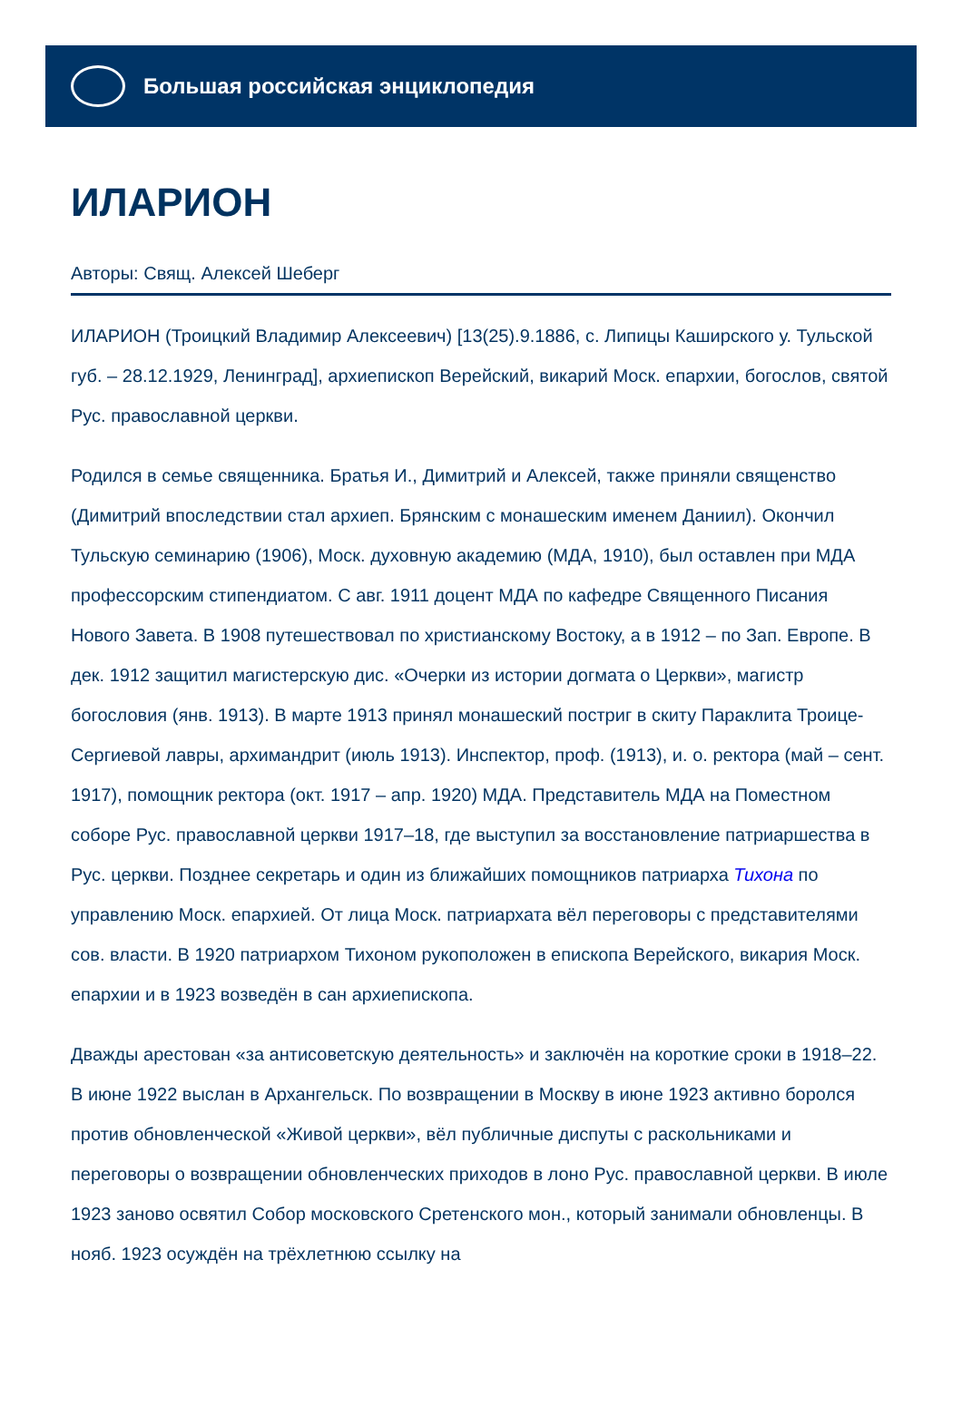Большая российская энциклопедия
ИЛАРИОН
Авторы: Свящ. Алексей Шеберг
ИЛАРИОН (Троицкий Владимир Алексеевич) [13(25).9.1886, с. Липицы Каширского у. Тульской губ. – 28.12.1929, Ленинград], архиепископ Верейский, викарий Моск. епархии, богослов, святой Рус. православной церкви.
Родился в семье священника. Братья И., Димитрий и Алексей, также приняли священство (Димитрий впоследствии стал архиеп. Брянским с монашеским именем Даниил). Окончил Тульскую семинарию (1906), Моск. духовную академию (МДА, 1910), был оставлен при МДА профессорским стипендиатом. С авг. 1911 доцент МДА по кафедре Священного Писания Нового Завета. В 1908 путешествовал по христианскому Востоку, а в 1912 – по Зап. Европе. В дек. 1912 защитил магистерскую дис. «Очерки из истории догмата о Церкви», магистр богословия (янв. 1913). В марте 1913 принял монашеский постриг в скиту Параклита Троице-Сергиевой лавры, архимандрит (июль 1913). Инспектор, проф. (1913), и. о. ректора (май – сент. 1917), помощник ректора (окт. 1917 – апр. 1920) МДА. Представитель МДА на Поместном соборе Рус. православной церкви 1917–18, где выступил за восстановление патриаршества в Рус. церкви. Позднее секретарь и один из ближайших помощников патриарха Тихона по управлению Моск. епархией. От лица Моск. патриархата вёл переговоры с представителями сов. власти. В 1920 патриархом Тихоном рукоположен в епископа Верейского, викария Моск. епархии и в 1923 возведён в сан архиепископа.
Дважды арестован «за антисоветскую деятельность» и заключён на короткие сроки в 1918–22. В июне 1922 выслан в Архангельск. По возвращении в Москву в июне 1923 активно боролся против обновленческой «Живой церкви», вёл публичные диспуты с раскольниками и переговоры о возвращении обновленческих приходов в лоно Рус. православной церкви. В июле 1923 заново освятил Собор московского Сретенского мон., который занимали обновленцы. В нояб. 1923 осуждён на трёхлетнюю ссылку на